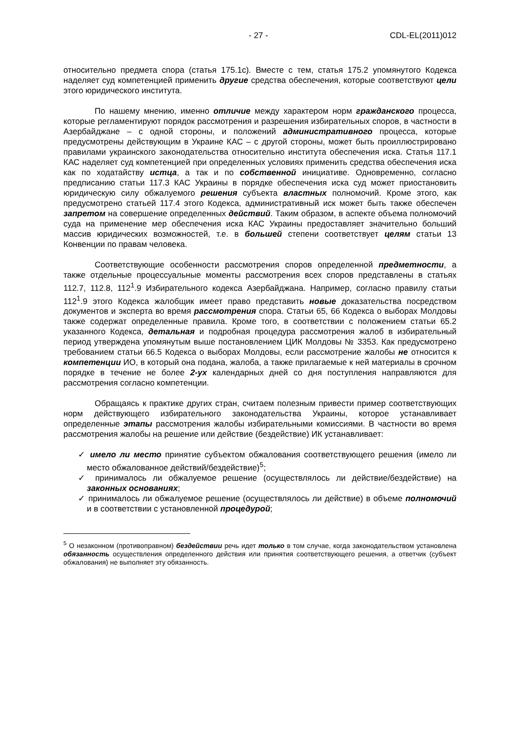- 27 - CDL-EL(2011)012
относительно предмета спора (статья 175.1с). Вместе с тем, статья 175.2 упомянутого Кодекса наделяет суд компетенцией применить другие средства обеспечения, которые соответствуют цели этого юридического института.
По нашему мнению, именно отличие между характером норм гражданского процесса, которые регламентируют порядок рассмотрения и разрешения избирательных споров, в частности в Азербайджане – с одной стороны, и положений административного процесса, которые предусмотрены действующим в Украине КАС – с другой стороны, может быть проиллюстрировано правилами украинского законодательства относительно института обеспечения иска. Статья 117.1 КАС наделяет суд компетенцией при определенных условиях применить средства обеспечения иска как по ходатайству истца, а так и по собственной инициативе. Одновременно, согласно предписанию статьи 117.3 КАС Украины в порядке обеспечения иска суд может приостановить юридическую силу обжалуемого решения субъекта властных полномочий. Кроме этого, как предусмотрено статьей 117.4 этого Кодекса, административный иск может быть также обеспечен запретом на совершение определенных действий. Таким образом, в аспекте объема полномочий суда на применение мер обеспечения иска КАС Украины предоставляет значительно больший массив юридических возможностей, т.е. в большей степени соответствует целям статьи 13 Конвенции по правам человека.
Соответствующие особенности рассмотрения споров определенной предметности, а также отдельные процессуальные моменты рассмотрения всех споров представлены в статьях 112.7, 112.8, 112<sup>1</sup>.9 Избирательного кодекса Азербайджана. Например, согласно правилу статьи 112<sup>1</sup>.9 этого Кодекса жалобщик имеет право представить новые доказательства посредством документов и эксперта во время рассмотрения спора. Статьи 65, 66 Кодекса о выборах Молдовы также содержат определенные правила. Кроме того, в соответствии с положением статьи 65.2 указанного Кодекса, детальная и подробная процедура рассмотрения жалоб в избирательный период утверждена упомянутым выше постановлением ЦИК Молдовы № 3353. Как предусмотрено требованием статьи 66.5 Кодекса о выборах Молдовы, если рассмотрение жалобы не относится к компетенции ИО, в который она подана, жалоба, а также прилагаемые к ней материалы в срочном порядке в течение не более 2-ух календарных дней со дня поступления направляются для рассмотрения согласно компетенции.
Обращаясь к практике других стран, считаем полезным привести пример соответствующих норм действующего избирательного законодательства Украины, которое устанавливает определенные этапы рассмотрения жалобы избирательными комиссиями. В частности во время рассмотрения жалобы на решение или действие (бездействие) ИК устанавливает:
✓ имело ли место принятие субъектом обжалования соответствующего решения (имело ли место обжалованное действий/бездействие)<sup>5</sup>;
✓ принималось ли обжалуемое решение (осуществлялось ли действие/бездействие) на законных основаниях;
✓ принималось ли обжалуемое решение (осуществлялось ли действие) в объеме полномочий и в соответствии с установленной процедурой;
<sup>5</sup> О незаконном (противоправном) бездействии речь идет только в том случае, когда законодательством установлена обязанность осуществления определенного действия или принятия соответствующего решения, а ответчик (субъект обжалования) не выполняет эту обязанность.